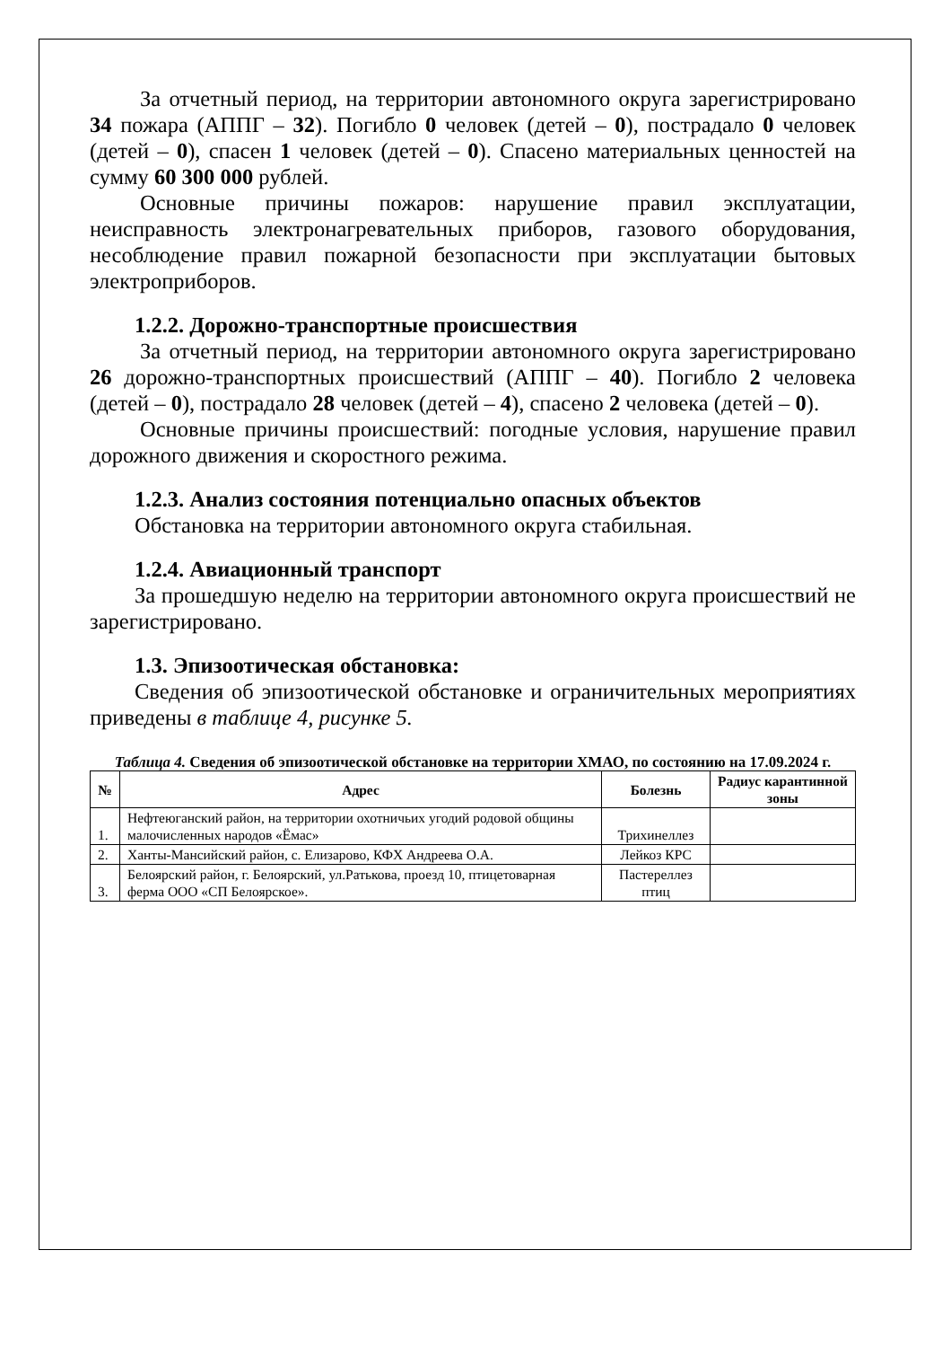За отчетный период, на территории автономного округа зарегистрировано 34 пожара (АППГ – 32). Погибло 0 человек (детей – 0), пострадало 0 человек (детей – 0), спасен 1 человек (детей – 0). Спасено материальных ценностей на сумму 60 300 000 рублей.
Основные причины пожаров: нарушение правил эксплуатации, неисправность электронагревательных приборов, газового оборудования, несоблюдение правил пожарной безопасности при эксплуатации бытовых электроприборов.
1.2.2. Дорожно-транспортные происшествия
За отчетный период, на территории автономного округа зарегистрировано 26 дорожно-транспортных происшествий (АППГ – 40). Погибло 2 человека (детей – 0), пострадало 28 человек (детей – 4), спасено 2 человека (детей – 0).
Основные причины происшествий: погодные условия, нарушение правил дорожного движения и скоростного режима.
1.2.3. Анализ состояния потенциально опасных объектов
Обстановка на территории автономного округа стабильная.
1.2.4. Авиационный транспорт
За прошедшую неделю на территории автономного округа происшествий не зарегистрировано.
1.3. Эпизоотическая обстановка:
Сведения об эпизоотической обстановке и ограничительных мероприятиях приведены в таблице 4, рисунке 5.
Таблица 4. Сведения об эпизоотической обстановке на территории ХМАО, по состоянию на 17.09.2024 г.
| № | Адрес | Болезнь | Радиус карантинной зоны |
| --- | --- | --- | --- |
| 1. | Нефтеюганский район, на территории охотничьих угодий родовой общины малочисленных народов «Ёмас» | Трихинеллез | |
| 2. | Ханты-Мансийский район, с. Елизарово, КФХ Андреева О.А. | Лейкоз КРС | |
| 3. | Белоярский район, г. Белоярский, ул.Ратькова, проезд 10, птицетоварная ферма ООО «СП Белоярское». | Пастереллез птиц | |